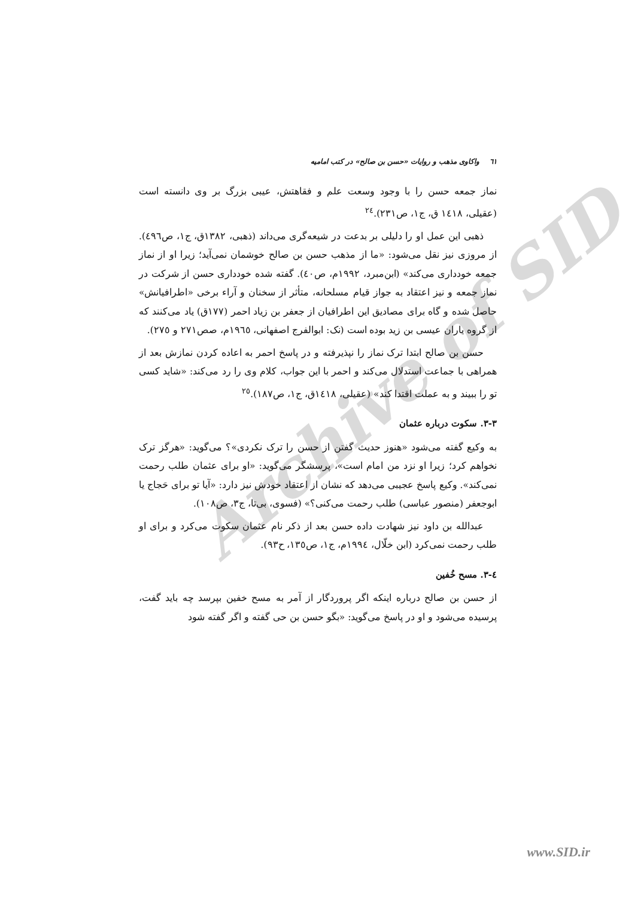Archive of SID
٦١ واکاوی مذهب و روایات «حسن بن صالح» در کتب امامیه
نماز جمعه حسن را با وجود وسعت علم و فقاهتش، عیبی بزرگ بر وی دانسته است (عقیلی، ١٤١٨ ق، ج١، ص٢٣١).<sup>٢٤</sup>
ذهبی این عمل او را دلیلی بر بدعت در شیعه‌گری می‌داند (ذهبی، ١٣٨٢ق، ج١، ص٤٩٦). از مروزی نیز نقل می‌شود: «ما از مذهب حسن بن صالح خوشمان نمی‌آید؛ زیرا او از نماز جمعه خودداری می‌کند» (ابن‌مبرد، ١٩٩٢م، ص٤٠). گفته شده خودداری حسن از شرکت در نماز جمعه و نیز اعتقاد به جواز قیام مسلحانه، متأثر از سخنان و آراء برخی «اطرافیانش» حاصل شده و گاه برای مصادیق این اطرافیان از جعفر بن زیاد احمر (١٧٧ق) یاد می‌کنند که از گروه یاران عیسی بن زید بوده است (نک: ابوالفرج اصفهانی، ١٩٦٥م، صص٢٧١ و ٢٧٥).
حسن بن صالح ابتدا ترک نماز را نپذیرفته و در پاسخ احمر به اعاده کردن نمازش بعد از همراهی با جماعت استدلال می‌کند و احمر با این جواب، کلام وی را رد می‌کند: «شاید کسی تو را ببیند و به عملت اقتدا کند» (عقیلی، ١٤١٨ق، ج١، ص١٨٧).<sup>٢٥</sup>
٣-٣. سکوت درباره عثمان
به وکیع گفته می‌شود «هنوز حدیث گفتن از حسن را ترک نکردی»؟ می‌گوید: «هرگز ترک نخواهم کرد؛ زیرا او نزد من امام است»، پرسشگر می‌گوید: «او برای عثمان طلب رحمت نمی‌کند». وکیع پاسخ عجیبی می‌دهد که نشان از اعتقاد خودش نیز دارد: «آیا تو برای حَجاج یا ابوجعفر (منصور عباسی) طلب رحمت می‌کنی؟» (فسوی، بی‌تا، ج٣، ص١٠٨).
عبدالله بن داود نیز شهادت داده حسن بعد از ذکر نام عثمان سکوت می‌کرد و برای او طلب رحمت نمی‌کرد (ابن خلّال، ١٩٩٤م، ج١، ص١٣٥، ح٩٣).
٤-٣. مسح خُفین
از حسن بن صالح درباره اینکه اگر پروردگار از آمر به مسح خفین بپرسد چه باید گفت، پرسیده می‌شود و او در پاسخ می‌گوید: «بگو حسن بن حی گفته و اگر گفته شود
www.SID.ir